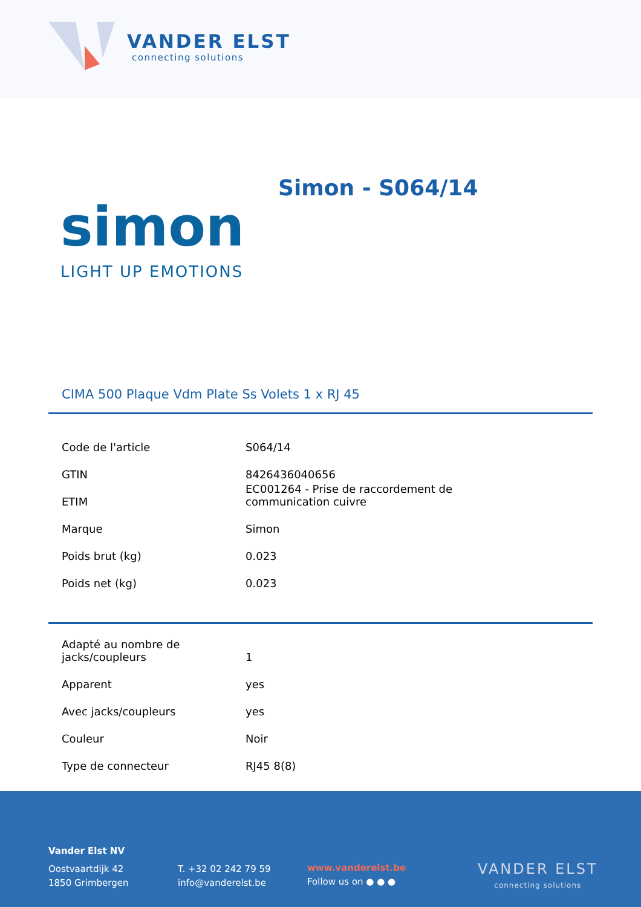VANDER ELST
connecting solutions
Simon - S064/14
simon
LIGHT UP EMOTIONS
CIMA 500 Plaque Vdm Plate Ss Volets 1 x RJ 45
| Code de l'article | S064/14 |
| GTIN | 8426436040656 |
| ETIM | EC001264 - Prise de raccordement de communication cuivre |
| Marque | Simon |
| Poids brut (kg) | 0.023 |
| Poids net (kg) | 0.023 |
| Adapté au nombre de jacks/coupleurs | 1 |
| Apparent | yes |
| Avec jacks/coupleurs | yes |
| Couleur | Noir |
| Type de connecteur | RJ45 8(8) |
Vander Elst NV
Oostvaartdijk 42
1850 Grimbergen
T. +32 02 242 79 59
info@vanderelst.be
www.vanderelst.be
Follow us on ● ● ●
VANDER ELST
connecting solutions